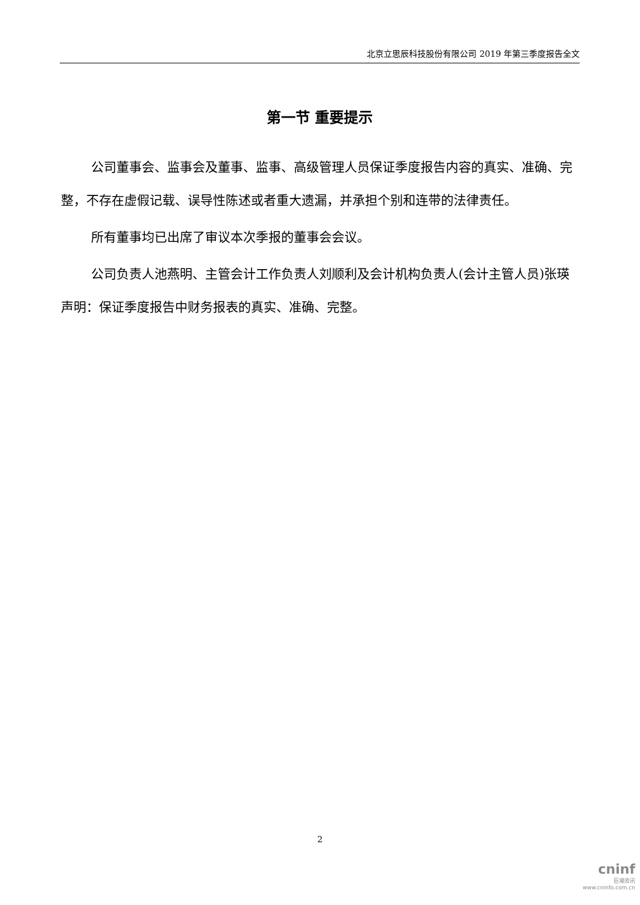北京立思辰科技股份有限公司 2019 年第三季度报告全文
第一节 重要提示
公司董事会、监事会及董事、监事、高级管理人员保证季度报告内容的真实、准确、完整，不存在虚假记载、误导性陈述或者重大遗漏，并承担个别和连带的法律责任。
所有董事均已出席了审议本次季报的董事会会议。
公司负责人池燕明、主管会计工作负责人刘顺利及会计机构负责人(会计主管人员)张瑛声明：保证季度报告中财务报表的真实、准确、完整。
2
cninf
巨潮资讯
www.cninfo.com.cn